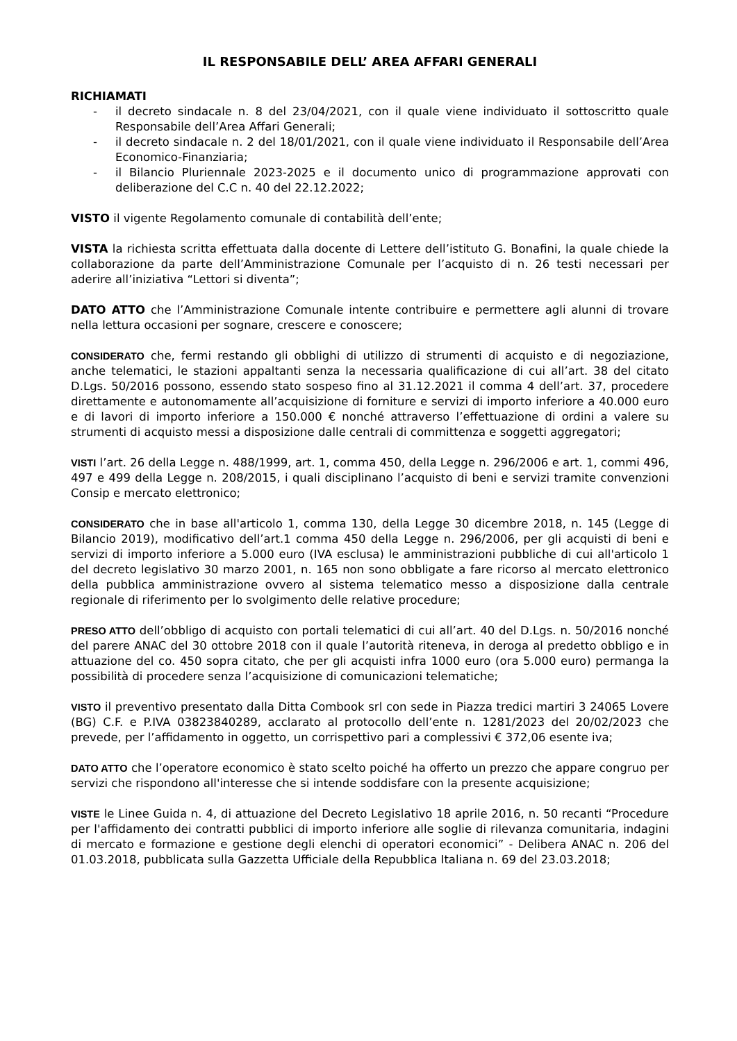IL RESPONSABILE DELL’ AREA AFFARI GENERALI
RICHIAMATI
- il decreto sindacale n. 8 del 23/04/2021, con il quale viene individuato il sottoscritto quale Responsabile dell’Area Affari Generali;
- il decreto sindacale n. 2 del 18/01/2021, con il quale viene individuato il Responsabile dell’Area Economico-Finanziaria;
- il Bilancio Pluriennale 2023-2025 e il documento unico di programmazione approvati con deliberazione del C.C n. 40 del 22.12.2022;
VISTO il vigente Regolamento comunale di contabilità dell’ente;
VISTA la richiesta scritta effettuata dalla docente di Lettere dell’istituto G. Bonafini, la quale chiede la collaborazione da parte dell’Amministrazione Comunale per l’acquisto di n. 26 testi necessari per aderire all’iniziativa “Lettori si diventa”;
DATO ATTO che l’Amministrazione Comunale intente contribuire e permettere agli alunni di trovare nella lettura occasioni per sognare, crescere e conoscere;
CONSIDERATO che, fermi restando gli obblighi di utilizzo di strumenti di acquisto e di negoziazione, anche telematici, le stazioni appaltanti senza la necessaria qualificazione di cui all’art. 38 del citato D.Lgs. 50/2016 possono, essendo stato sospeso fino al 31.12.2021 il comma 4 dell’art. 37, procedere direttamente e autonomamente all’acquisizione di forniture e servizi di importo inferiore a 40.000 euro e di lavori di importo inferiore a 150.000 € nonché attraverso l’effettuazione di ordini a valere su strumenti di acquisto messi a disposizione dalle centrali di committenza e soggetti aggregatori;
VISTI l’art. 26 della Legge n. 488/1999, art. 1, comma 450, della Legge n. 296/2006 e art. 1, commi 496, 497 e 499 della Legge n. 208/2015, i quali disciplinano l’acquisto di beni e servizi tramite convenzioni Consip e mercato elettronico;
CONSIDERATO che in base all'articolo 1, comma 130, della Legge 30 dicembre 2018, n. 145 (Legge di Bilancio 2019), modificativo dell’art.1 comma 450 della Legge n. 296/2006, per gli acquisti di beni e servizi di importo inferiore a 5.000 euro (IVA esclusa) le amministrazioni pubbliche di cui all'articolo 1 del decreto legislativo 30 marzo 2001, n. 165 non sono obbligate a fare ricorso al mercato elettronico della pubblica amministrazione ovvero al sistema telematico messo a disposizione dalla centrale regionale di riferimento per lo svolgimento delle relative procedure;
PRESO ATTO dell’obbligo di acquisto con portali telematici di cui all’art. 40 del D.Lgs. n. 50/2016 nonché del parere ANAC del 30 ottobre 2018 con il quale l’autorità riteneva, in deroga al predetto obbligo e in attuazione del co. 450 sopra citato, che per gli acquisti infra 1000 euro (ora 5.000 euro) permanga la possibilità di procedere senza l’acquisizione di comunicazioni telematiche;
VISTO il preventivo presentato dalla Ditta Combook srl con sede in Piazza tredici martiri 3 24065 Lovere (BG) C.F. e P.IVA 03823840289, acclarato al protocollo dell’ente n. 1281/2023 del 20/02/2023 che prevede, per l’affidamento in oggetto, un corrispettivo pari a complessivi € 372,06 esente iva;
DATO ATTO che l’operatore economico è stato scelto poiché ha offerto un prezzo che appare congruo per servizi che rispondono all'interesse che si intende soddisfare con la presente acquisizione;
VISTE le Linee Guida n. 4, di attuazione del Decreto Legislativo 18 aprile 2016, n. 50 recanti “Procedure per l'affidamento dei contratti pubblici di importo inferiore alle soglie di rilevanza comunitaria, indagini di mercato e formazione e gestione degli elenchi di operatori economici” - Delibera ANAC n. 206 del 01.03.2018, pubblicata sulla Gazzetta Ufficiale della Repubblica Italiana n. 69 del 23.03.2018;